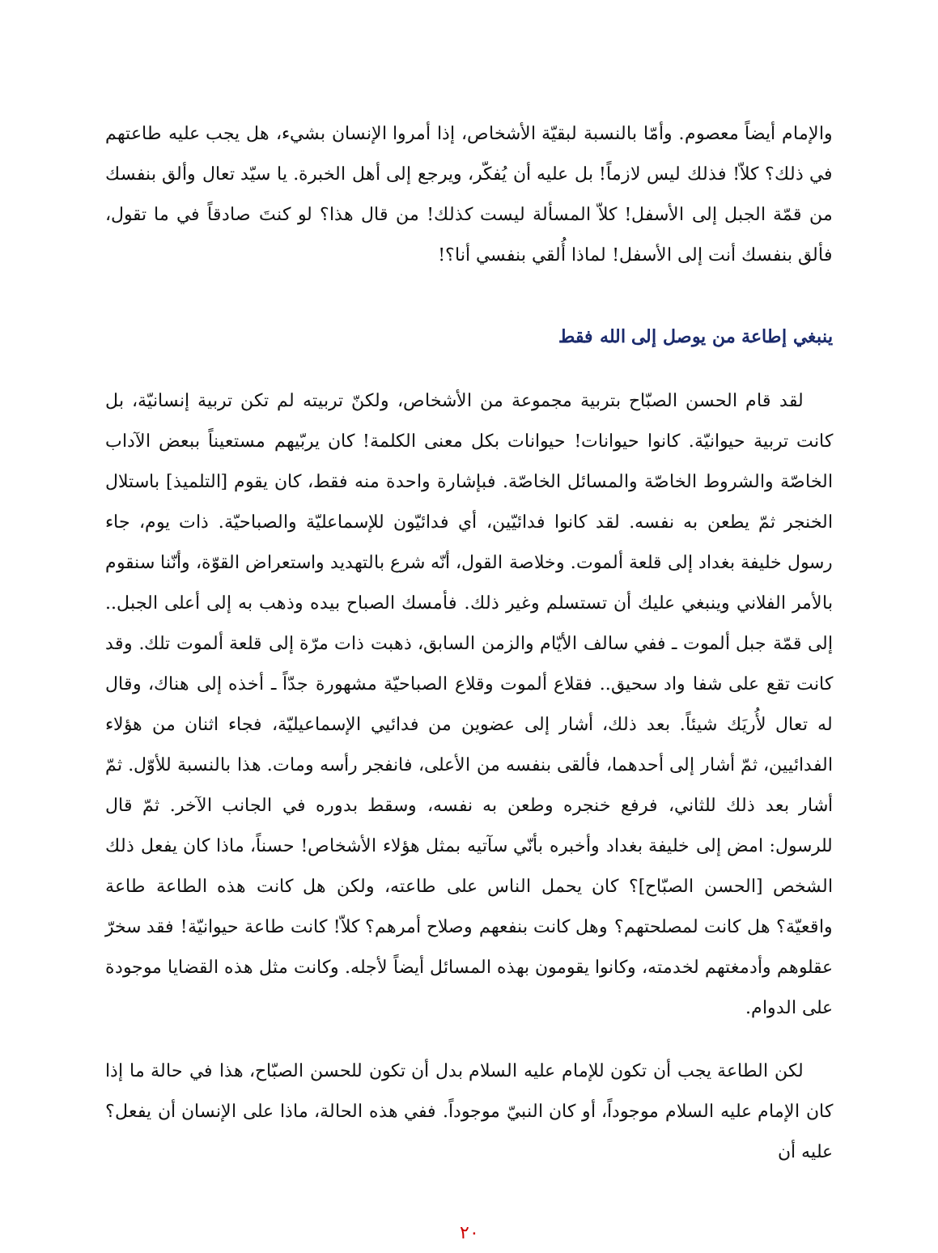والإمام أيضاً معصوم. وأمّا بالنسبة لبقيّة الأشخاص، إذا أمروا الإنسان بشيء، هل يجب عليه طاعتهم في ذلك؟ كلاّ! فذلك ليس لازماً! بل عليه أن يُفكّر، ويرجع إلى أهل الخبرة. يا سيّد تعال وألق بنفسك من قمّة الجبل إلى الأسفل! كلاّ المسألة ليست كذلك! من قال هذا؟ لو كنتَ صادقاً في ما تقول، فألق بنفسك أنت إلى الأسفل! لماذا أُلقي بنفسي أنا؟!
ينبغي إطاعة من يوصل إلى الله فقط
لقد قام الحسن الصبّاح بتربية مجموعة من الأشخاص، ولكنّ تربيته لم تكن تربية إنسانيّة، بل كانت تربية حيوانيّة. كانوا حيوانات! حيوانات بكل معنى الكلمة! كان يربّيهم مستعيناً ببعض الآداب الخاصّة والشروط الخاصّة والمسائل الخاصّة. فبإشارة واحدة منه فقط، كان يقوم [التلميذ] باستلال الخنجر ثمّ يطعن به نفسه. لقد كانوا فدائيّين، أي فدائيّون للإسماعليّة والصباحيّة. ذات يوم، جاء رسول خليفة بغداد إلى قلعة ألموت. وخلاصة القول، أنّه شرع بالتهديد واستعراض القوّة، وأنّنا سنقوم بالأمر الفلاني وينبغي عليك أن تستسلم وغير ذلك. فأمسك الصباح بيده وذهب به إلى أعلى الجبل.. إلى قمّة جبل ألموت ـ ففي سالف الأيّام والزمن السابق، ذهبت ذات مرّة إلى قلعة ألموت تلك. وقد كانت تقع على شفا واد سحيق.. فقلاع ألموت وقلاع الصباحيّة مشهورة جدّاً ـ أخذه إلى هناك، وقال له تعال لأُريَك شيئاً. بعد ذلك، أشار إلى عضوين من فدائيي الإسماعيليّة، فجاء اثنان من هؤلاء الفدائيين، ثمّ أشار إلى أحدهما، فألقى بنفسه من الأعلى، فانفجر رأسه ومات. هذا بالنسبة للأوّل. ثمّ أشار بعد ذلك للثاني، فرفع خنجره وطعن به نفسه، وسقط بدوره في الجانب الآخر. ثمّ قال للرسول: امض إلى خليفة بغداد وأخبره بأنّي سآتيه بمثل هؤلاء الأشخاص! حسناً، ماذا كان يفعل ذلك الشخص [الحسن الصبّاح]؟ كان يحمل الناس على طاعته، ولكن هل كانت هذه الطاعة طاعة واقعيّة؟ هل كانت لمصلحتهم؟ وهل كانت بنفعهم وصلاح أمرهم؟ كلاّ! كانت طاعة حيوانيّة! فقد سخرّ عقلوهم وأدمغتهم لخدمته، وكانوا يقومون بهذه المسائل أيضاً لأجله. وكانت مثل هذه القضايا موجودة على الدوام.
لكن الطاعة يجب أن تكون للإمام عليه السلام بدل أن تكون للحسن الصبّاح، هذا في حالة ما إذا كان الإمام عليه السلام موجوداً، أو كان النبيّ موجوداً. ففي هذه الحالة، ماذا على الإنسان أن يفعل؟ عليه أن
٢٠